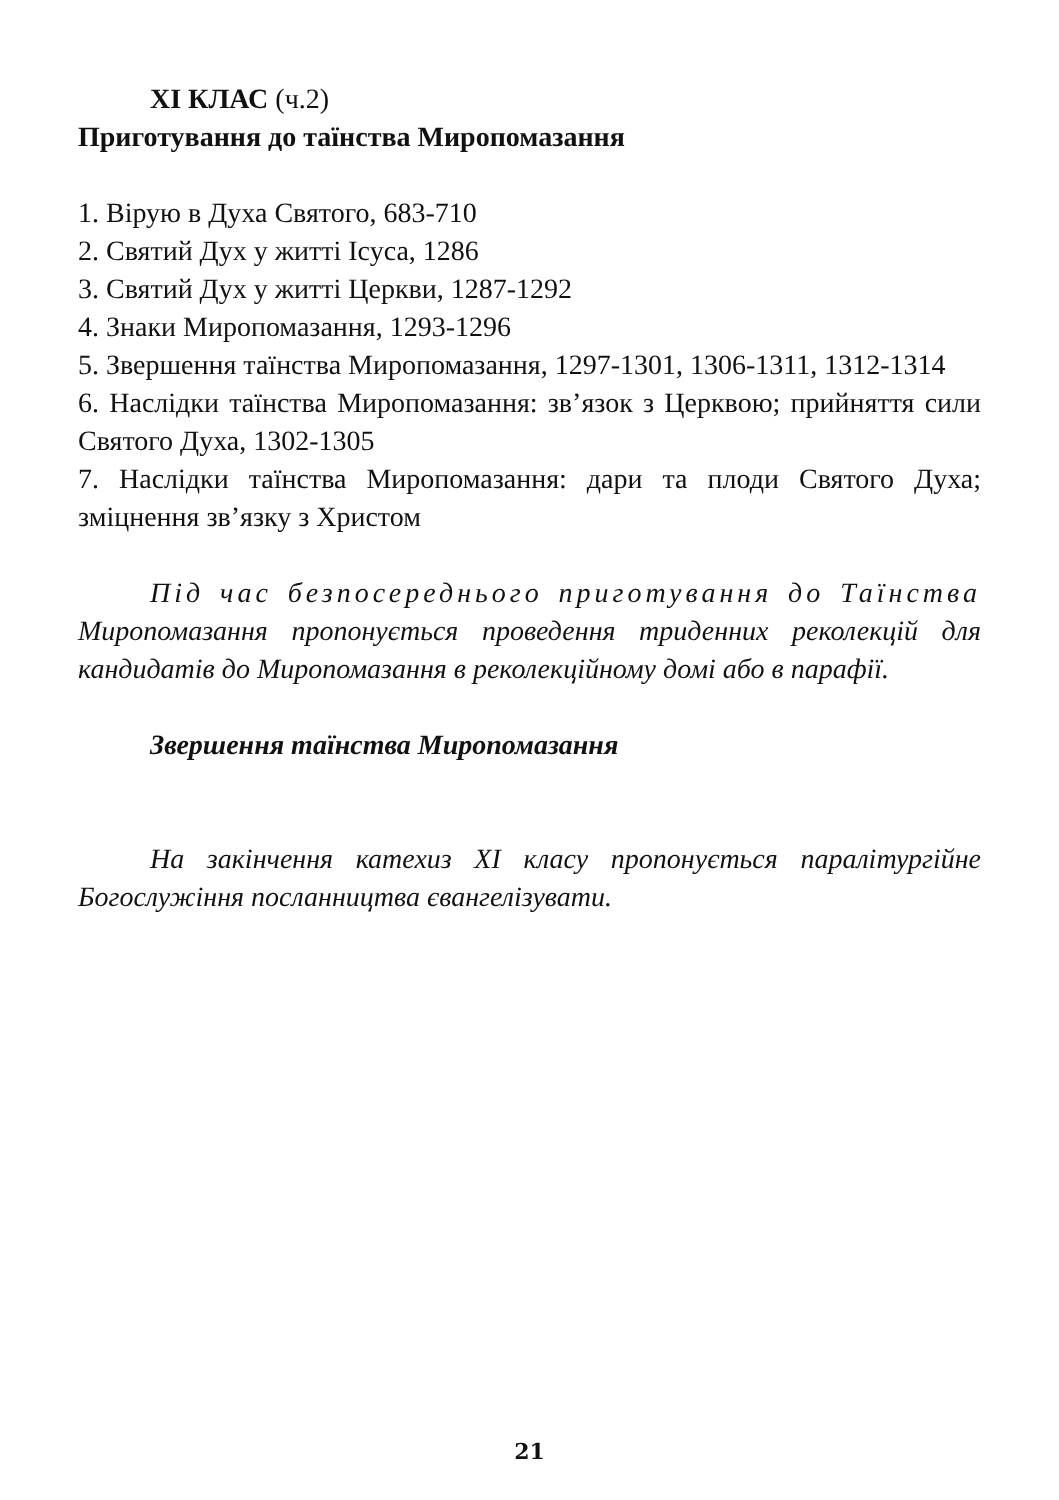ХІ КЛАС (ч.2)
Приготування до таїнства Миропомазання
1. Вірую в Духа Святого, 683-710
2. Святий Дух у житті Ісуса, 1286
3. Святий Дух у житті Церкви, 1287-1292
4. Знаки Миропомазання, 1293-1296
5. Звершення таїнства Миропомазання, 1297-1301, 1306-1311, 1312-1314
6. Наслідки таїнства Миропомазання: зв’язок з Церквою; прийняття сили Святого Духа, 1302-1305
7. Наслідки таїнства Миропомазання: дари та плоди Святого Духа; зміцнення зв’язку з Христом
Під час безпосереднього приготування до Таїнства Миропомазання пропонується проведення триденних реколекцій для кандидатів до Миропомазання в реколекційному домі або в парафії.
Звершення таїнства Миропомазання
На закінчення катехиз ХІ класу пропонується паралітургійне Богослужіння посланництва євангелізувати.
21